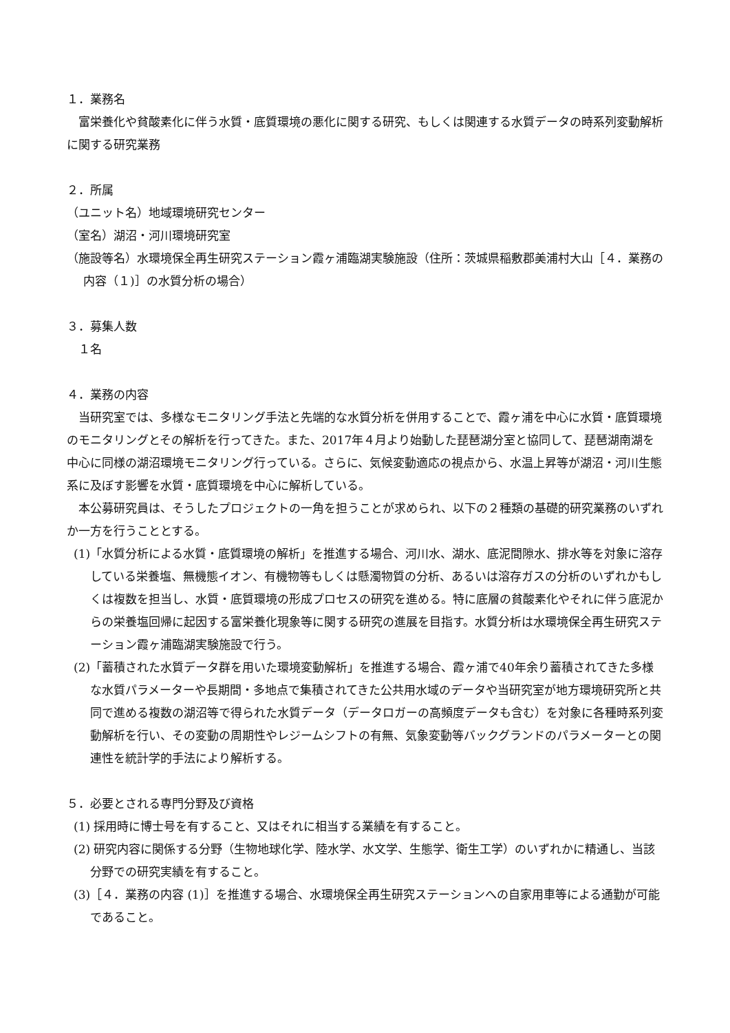１．業務名
　富栄養化や貧酸素化に伴う水質・底質環境の悪化に関する研究、もしくは関連する水質データの時系列変動解析に関する研究業務
２．所属
（ユニット名）地域環境研究センター
（室名）湖沼・河川環境研究室
（施設等名）水環境保全再生研究ステーション霞ヶ浦臨湖実験施設（住所：茨城県稲敷郡美浦村大山［４．業務の内容（１)］の水質分析の場合）
３．募集人数
　１名
４．業務の内容
　当研究室では、多様なモニタリング手法と先端的な水質分析を併用することで、霞ヶ浦を中心に水質・底質環境のモニタリングとその解析を行ってきた。また、2017年４月より始動した琵琶湖分室と協同して、琵琶湖南湖を中心に同様の湖沼環境モニタリング行っている。さらに、気候変動適応の視点から、水温上昇等が湖沼・河川生態系に及ぼす影響を水質・底質環境を中心に解析している。
　本公募研究員は、そうしたプロジェクトの一角を担うことが求められ、以下の２種類の基礎的研究業務のいずれか一方を行うこととする。
(1)「水質分析による水質・底質環境の解析」を推進する場合、河川水、湖水、底泥間隙水、排水等を対象に溶存している栄養塩、無機態イオン、有機物等もしくは懸濁物質の分析、あるいは溶存ガスの分析のいずれかもしくは複数を担当し、水質・底質環境の形成プロセスの研究を進める。特に底層の貧酸素化やそれに伴う底泥からの栄養塩回帰に起因する富栄養化現象等に関する研究の進展を目指す。水質分析は水環境保全再生研究ステーション霞ヶ浦臨湖実験施設で行う。
(2)「蓄積された水質データ群を用いた環境変動解析」を推進する場合、霞ヶ浦で40年余り蓄積されてきた多様な水質パラメーターや長期間・多地点で集積されてきた公共用水域のデータや当研究室が地方環境研究所と共同で進める複数の湖沼等で得られた水質データ（データロガーの高頻度データも含む）を対象に各種時系列変動解析を行い、その変動の周期性やレジームシフトの有無、気象変動等バックグランドのパラメーターとの関連性を統計学的手法により解析する。
５．必要とされる専門分野及び資格
(1) 採用時に博士号を有すること、又はそれに相当する業績を有すること。
(2) 研究内容に関係する分野（生物地球化学、陸水学、水文学、生態学、衛生工学）のいずれかに精通し、当該分野での研究実績を有すること。
(3)［４．業務の内容 (1)］を推進する場合、水環境保全再生研究ステーションへの自家用車等による通勤が可能であること。